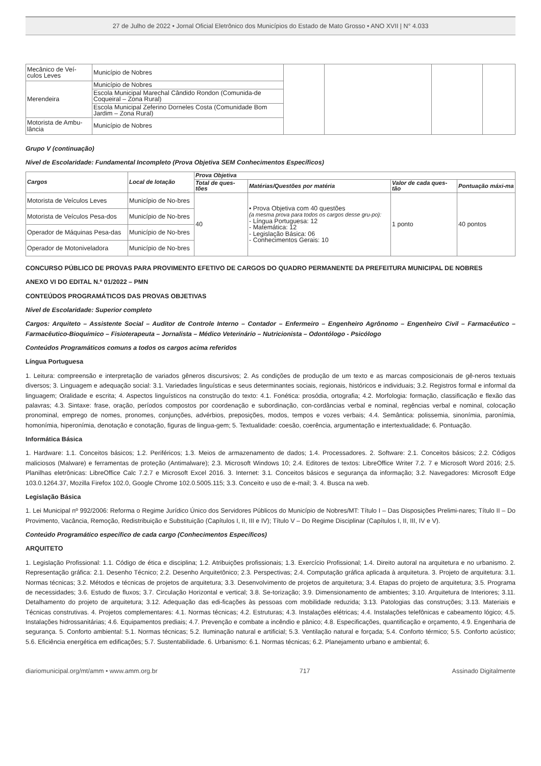27 de Julho de 2022 • Jornal Oficial Eletrônico dos Municípios do Estado de Mato Grosso • ANO XVII | N° 4.033
| Mecânico de Veí-culos Leves | Município de Nobres | | | | |
| Merendeira | Município de Nobres | | | | |
| | Escola Municipal Marechal Cândido Rondon (Comunida-de Coqueiral – Zona Rural) | | | | |
| | Escola Municipal Zeferino Dorneles Costa (Comunidade Bom Jardim – Zona Rural) | | | | |
| Motorista de Ambu-lância | Município de Nobres | | | | |
Grupo V (continuação)
Nível de Escolaridade: Fundamental Incompleto (Prova Objetiva SEM Conhecimentos Específicos)
| Cargos | Local de lotação | Prova Objetiva | | | |
| --- | --- | --- | --- | --- | --- |
| | | Total de ques-tões | Matérias/Questões por matéria | Valor de cada ques-tão | Pontuação máxi-ma |
| Motorista de Veículos Leves | Município de No-bres | 40 | • Prova Objetiva com 40 questões (a mesma prova para todos os cargos desse gru-po): - Língua Portuguesa: 12 - Matemática: 12 - Legislação Básica: 06 - Conhecimentos Gerais: 10 | 1 ponto | 40 pontos |
| Motorista de Veículos Pesa-dos | Município de No-bres | | | | |
| Operador de Máquinas Pesa-das | Município de No-bres | | | | |
| Operador de Motoniveladora | Município de No-bres | | | | |
CONCURSO PÚBLICO DE PROVAS PARA PROVIMENTO EFETIVO DE CARGOS DO QUADRO PERMANENTE DA PREFEITURA MUNICIPAL DE NOBRES
ANEXO VI DO EDITAL N.º 01/2022 – PMN
CONTEÚDOS PROGRAMÁTICOS DAS PROVAS OBJETIVAS
Nível de Escolaridade: Superior completo
Cargos: Arquiteto – Assistente Social – Auditor de Controle Interno – Contador – Enfermeiro – Engenheiro Agrônomo – Engenheiro Civil – Farmacêutico – Farmacêutico-Bioquímico – Fisioterapeuta – Jornalista – Médico Veterinário – Nutricionista – Odontólogo - Psicólogo
Conteúdos Programáticos comuns a todos os cargos acima referidos
Língua Portuguesa
1. Leitura: compreensão e interpretação de variados gêneros discursivos; 2. As condições de produção de um texto e as marcas composicionais de gê-neros textuais diversos; 3. Linguagem e adequação social: 3.1. Variedades linguísticas e seus determinantes sociais, regionais, históricos e individuais; 3.2. Registros formal e informal da linguagem; Oralidade e escrita; 4. Aspectos linguísticos na construção do texto: 4.1. Fonética: prosódia, ortografia; 4.2. Morfologia: formação, classificação e flexão das palavras; 4.3. Sintaxe: frase, oração, períodos compostos por coordenação e subordinação, con-cordâncias verbal e nominal, regências verbal e nominal, colocação pronominal, emprego de nomes, pronomes, conjunções, advérbios, preposições, modos, tempos e vozes verbais; 4.4. Semântica: polissemia, sinonímia, paronímia, homonímia, hiperonímia, denotação e conotação, figuras de lingua-gem; 5. Textualidade: coesão, coerência, argumentação e intertextualidade; 6. Pontuação.
Informática Básica
1. Hardware: 1.1. Conceitos básicos; 1.2. Periféricos; 1.3. Meios de armazenamento de dados; 1.4. Processadores. 2. Software: 2.1. Conceitos básicos; 2.2. Códigos maliciosos (Malware) e ferramentas de proteção (Antimalware); 2.3. Microsoft Windows 10; 2.4. Editores de textos: LibreOffice Writer 7.2. 7 e Microsoft Word 2016; 2.5. Planilhas eletrônicas: LibreOffice Calc 7.2.7 e Microsoft Excel 2016. 3. Internet: 3.1. Conceitos básicos e segurança da informação; 3.2. Navegadores: Microsoft Edge 103.0.1264.37, Mozilla Firefox 102.0, Google Chrome 102.0.5005.115; 3.3. Conceito e uso de e-mail; 3. 4. Busca na web.
Legislação Básica
1. Lei Municipal nº 992/2006: Reforma o Regime Jurídico Único dos Servidores Públicos do Município de Nobres/MT: Título I – Das Disposições Prelimi-nares; Título II – Do Provimento, Vacância, Remoção, Redistribuição e Substituição (Capítulos I, II, III e IV); Título V – Do Regime Disciplinar (Capítulos I, II, III, IV e V).
Conteúdo Programático específico de cada cargo (Conhecimentos Específicos)
ARQUITETO
1. Legislação Profissional: 1.1. Código de ética e disciplina; 1.2. Atribuições profissionais; 1.3. Exercício Profissional; 1.4. Direito autoral na arquitetura e no urbanismo. 2. Representação gráfica: 2.1. Desenho Técnico; 2.2. Desenho Arquitetônico; 2.3. Perspectivas; 2.4. Computação gráfica aplicada à arquitetura. 3. Projeto de arquitetura: 3.1. Normas técnicas; 3.2. Métodos e técnicas de projetos de arquitetura; 3.3. Desenvolvimento de projetos de arquitetura; 3.4. Etapas do projeto de arquitetura; 3.5. Programa de necessidades; 3.6. Estudo de fluxos; 3.7. Circulação Horizontal e vertical; 3.8. Se-torização; 3.9. Dimensionamento de ambientes; 3.10. Arquitetura de Interiores; 3.11. Detalhamento do projeto de arquitetura; 3.12. Adequação das edi-ficações às pessoas com mobilidade reduzida; 3.13. Patologias das construções; 3.13. Materiais e Técnicas construtivas. 4. Projetos complementares: 4.1. Normas técnicas; 4.2. Estruturas; 4.3. Instalações elétricas; 4.4. Instalações telefônicas e cabeamento lógico; 4.5. Instalações hidrossanitárias; 4.6. Equipamentos prediais; 4.7. Prevenção e combate a incêndio e pânico; 4.8. Especificações, quantificação e orçamento, 4.9. Engenharia de segurança. 5. Conforto ambiental: 5.1. Normas técnicas; 5.2. Iluminação natural e artificial; 5.3. Ventilação natural e forçada; 5.4. Conforto térmico; 5.5. Conforto acústico; 5.6. Eficiência energética em edificações; 5.7. Sustentabilidade. 6. Urbanismo: 6.1. Normas técnicas; 6.2. Planejamento urbano e ambiental; 6.
diariomunicipal.org/mt/amm • www.amm.org.br 717 Assinado Digitalmente